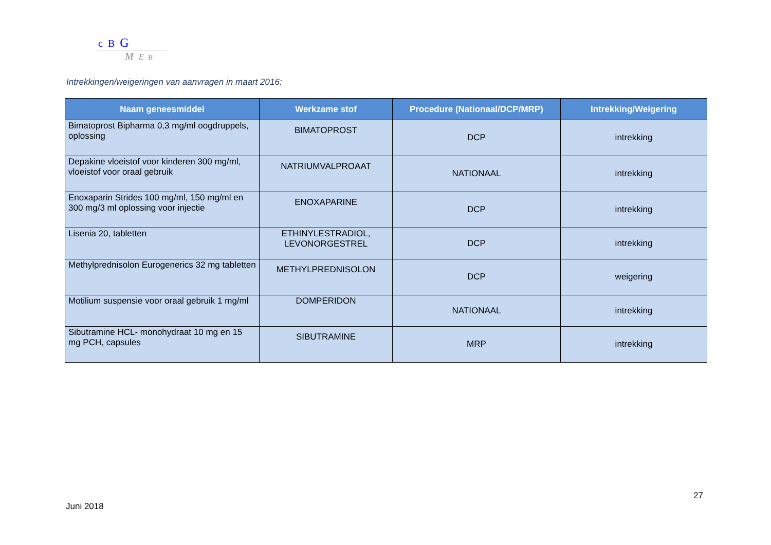c B G
M E B
Intrekkingen/weigeringen van aanvragen in maart 2016:
| Naam geneesmiddel | Werkzame stof | Procedure (Nationaal/DCP/MRP) | Intrekking/Weigering |
| --- | --- | --- | --- |
| Bimatoprost Bipharma 0,3 mg/ml oogdruppels, oplossing | BIMATOPROST | DCP | intrekking |
| Depakine vloeistof voor kinderen 300 mg/ml, vloeistof voor oraal gebruik | NATRIUMVALPROAAT | NATIONAAL | intrekking |
| Enoxaparin Strides 100 mg/ml, 150 mg/ml en 300 mg/3 ml oplossing voor injectie | ENOXAPARINE | DCP | intrekking |
| Lisenia 20, tabletten | ETHINYLESTRADIOL, LEVONORGESTREL | DCP | intrekking |
| Methylprednisolon Eurogenerics 32 mg tabletten | METHYLPREDNISOLON | DCP | weigering |
| Motilium suspensie voor oraal gebruik 1 mg/ml | DOMPERIDON | NATIONAAL | intrekking |
| Sibutramine HCL- monohydraat 10 mg en 15 mg PCH, capsules | SIBUTRAMINE | MRP | intrekking |
27
Juni 2018